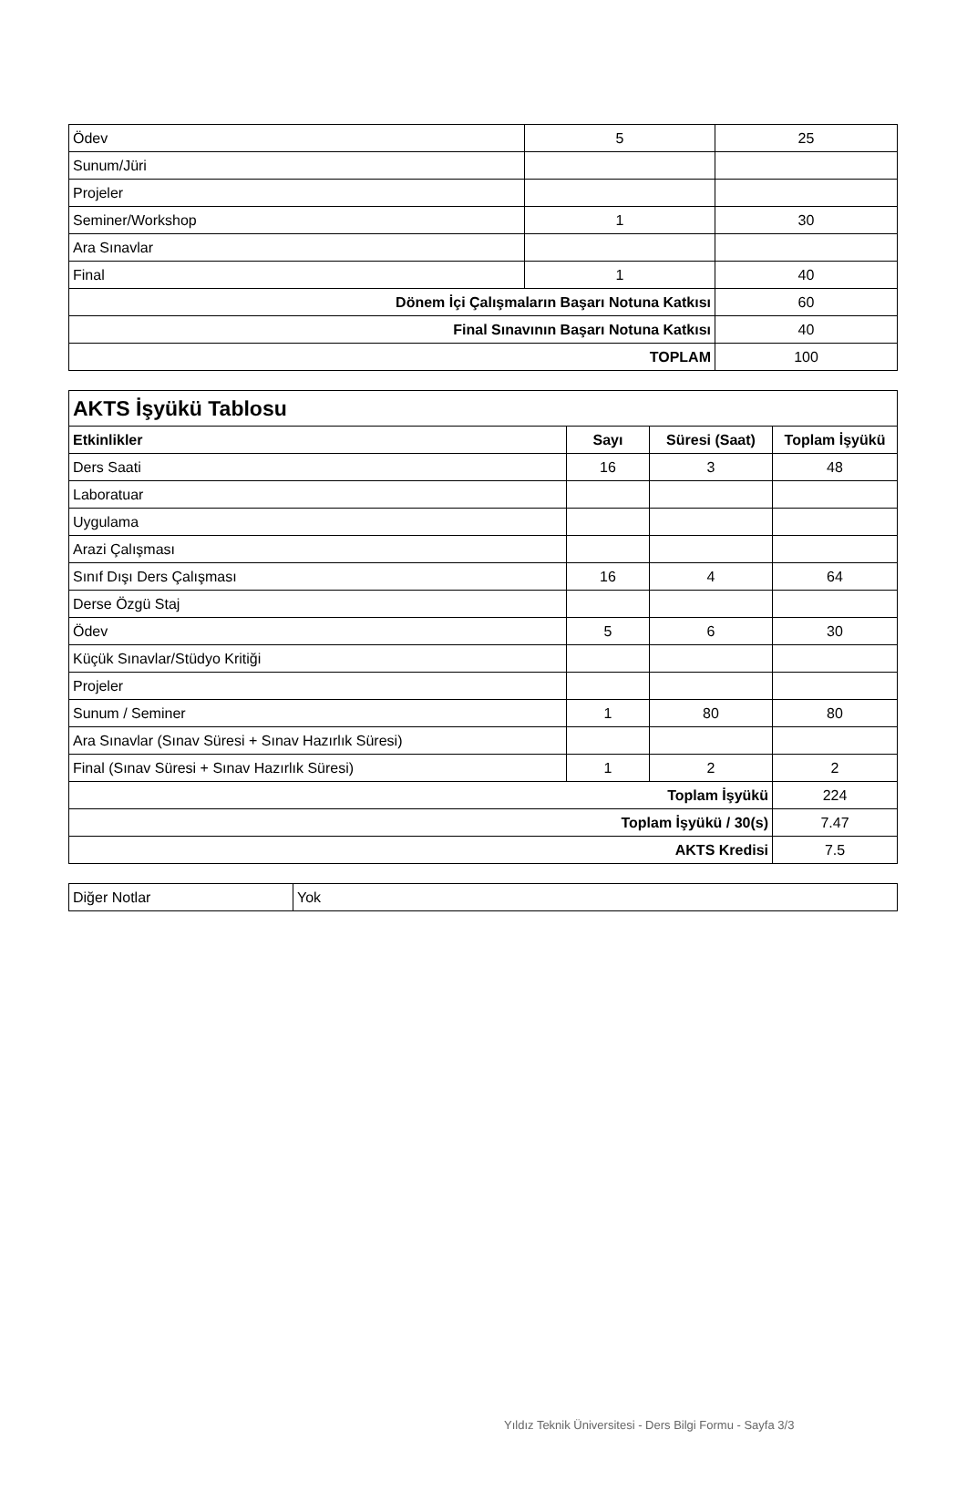| Ödev | 5 | 25 |
| Sunum/Jüri | | |
| Projeler | | |
| Seminer/Workshop | 1 | 30 |
| Ara Sınavlar | | |
| Final | 1 | 40 |
| Dönem İçi Çalışmaların Başarı Notuna Katkısı | | 60 |
| Final Sınavının Başarı Notuna Katkısı | | 40 |
| TOPLAM | | 100 |
| AKTS İşyükü Tablosu | | | |
| Etkinlikler | Sayı | Süresi (Saat) | Toplam İşyükü |
| Ders Saati | 16 | 3 | 48 |
| Laboratuar | | | |
| Uygulama | | | |
| Arazi Çalışması | | | |
| Sınıf Dışı Ders Çalışması | 16 | 4 | 64 |
| Derse Özgü Staj | | | |
| Ödev | 5 | 6 | 30 |
| Küçük Sınavlar/Stüdyo Kritiği | | | |
| Projeler | | | |
| Sunum / Seminer | 1 | 80 | 80 |
| Ara Sınavlar (Sınav Süresi + Sınav Hazırlık Süresi) | | | |
| Final (Sınav Süresi + Sınav Hazırlık Süresi) | 1 | 2 | 2 |
| Toplam İşyükü | | | 224 |
| Toplam İşyükü / 30(s) | | | 7.47 |
| AKTS Kredisi | | | 7.5 |
| Diğer Notlar | Yok |
Yıldız Teknik Üniversitesi - Ders Bilgi Formu - Sayfa 3/3